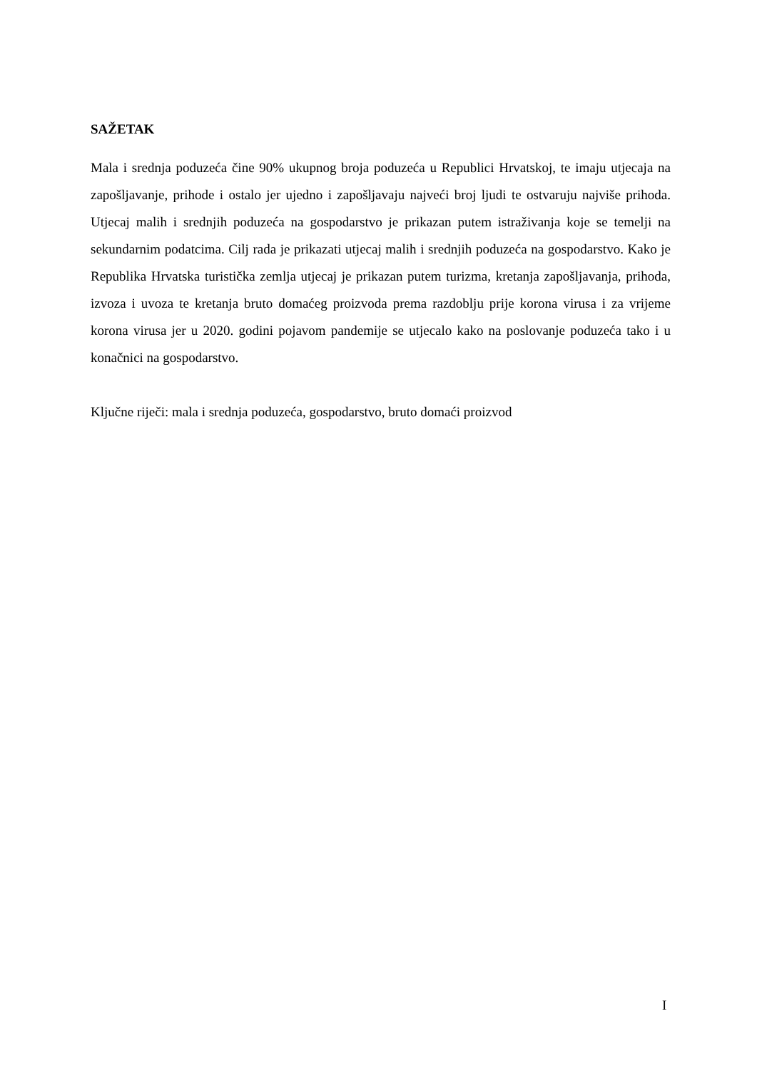SAŽETAK
Mala i srednja poduzeća čine 90% ukupnog broja poduzeća u Republici Hrvatskoj, te imaju utjecaja na zapošljavanje, prihode i ostalo jer ujedno i zapošljavaju najveći broj ljudi te ostvaruju najviše prihoda. Utjecaj malih i srednjih poduzeća na gospodarstvo je prikazan putem istraživanja koje se temelji na sekundarnim podatcima. Cilj rada je prikazati utjecaj malih i srednjih poduzeća na gospodarstvo. Kako je Republika Hrvatska turistička zemlja utjecaj je prikazan putem turizma, kretanja zapošljavanja, prihoda, izvoza i uvoza te kretanja bruto domaćeg proizvoda prema razdoblju prije korona virusa i za vrijeme korona virusa jer u 2020. godini pojavom pandemije se utjecalo kako na poslovanje poduzeća tako i u konačnici na gospodarstvo.
Ključne riječi: mala i srednja poduzeća, gospodarstvo, bruto domaći proizvod
I